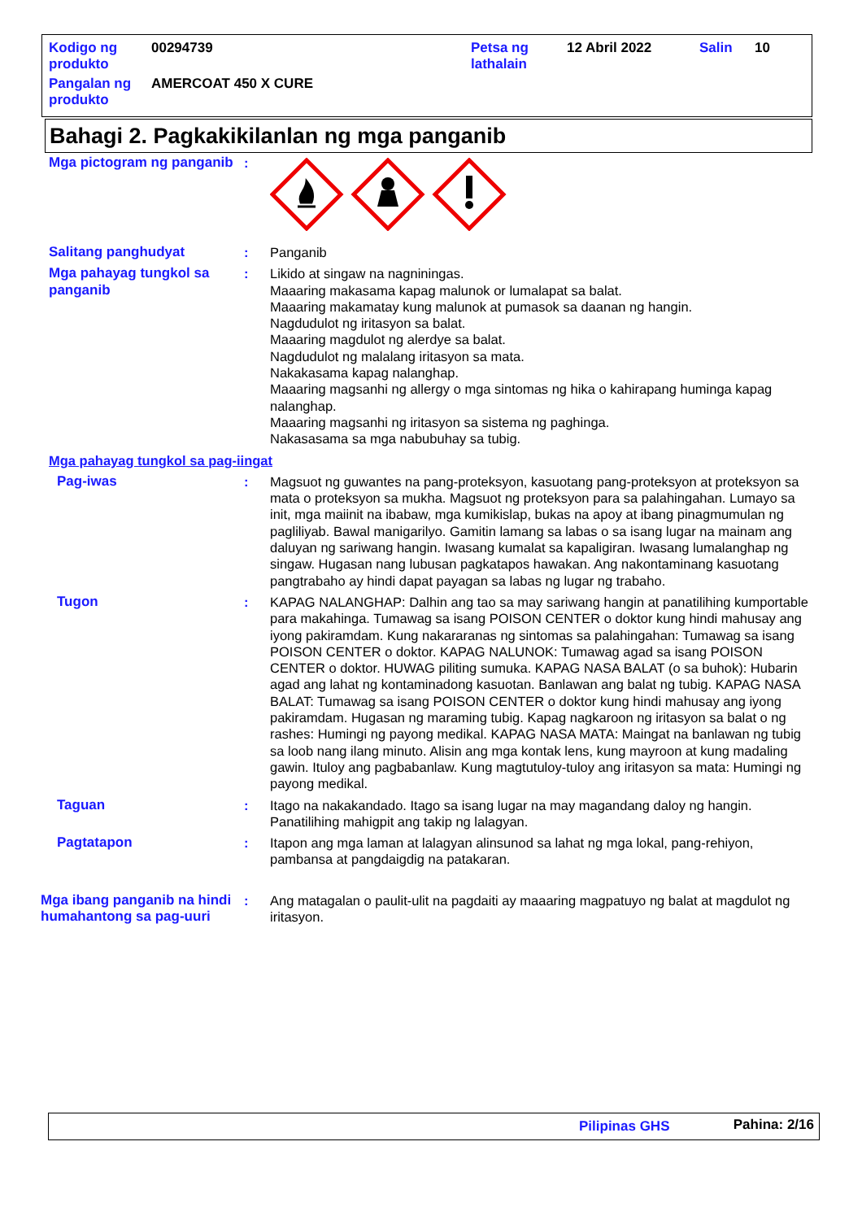| Kodigo ng produkto | 00294739 | Petsa ng lathalain | 12 Abril 2022 | Salin | 10 |
| Pangalan ng produkto | AMERCOAT 450 X CURE | | | | |
Bahagi 2. Pagkakikilanlan ng mga panganib
Mga pictogram ng panganib
:
Salitang panghudyat : Panganib
Mga pahayag tungkol sa panganib
: Likido at singaw na nagniningas.
Maaaring makasama kapag malunok or lumalapat sa balat.
Maaaring makamatay kung malunok at pumasok sa daanan ng hangin.
Nagdudulot ng iritasyon sa balat.
Maaaring magdulot ng alerdye sa balat.
Nagdudulot ng malalang iritasyon sa mata.
Nakakasama kapag nalanghap.
Maaaring magsanhi ng allergy o mga sintomas ng hika o kahirapang huminga kapag nalanghap.
Maaaring magsanhi ng iritasyon sa sistema ng paghinga.
Nakasasama sa mga nabubuhay sa tubig.
Mga pahayag tungkol sa pag-iingat
Pag-iwas : Magsuot ng guwantes na pang-proteksyon, kasuotang pang-proteksyon at proteksyon sa mata o proteksyon sa mukha. Magsuot ng proteksyon para sa palahingahan. Lumayo sa init, mga maiinit na ibabaw, mga kumikislap, bukas na apoy at ibang pinagmumulan ng pagliliyab. Bawal manigarilyo. Gamitin lamang sa labas o sa isang lugar na mainam ang daluyan ng sariwang hangin. Iwasang kumalat sa kapaligiran. Iwasang lumalanghap ng singaw. Hugasan nang lubusan pagkatapos hawakan. Ang nakontaminang kasuotang pangtrabaho ay hindi dapat payagan sa labas ng lugar ng trabaho.
Tugon : KAPAG NALANGHAP: Dalhin ang tao sa may sariwang hangin at panatilihing kumportable para makahinga. Tumawag sa isang POISON CENTER o doktor kung hindi mahusay ang iyong pakiramdam. Kung nakararanas ng sintomas sa palahingahan: Tumawag sa isang POISON CENTER o doktor. KAPAG NALUNOK: Tumawag agad sa isang POISON CENTER o doktor. HUWAG piliting sumuka. KAPAG NASA BALAT (o sa buhok): Hubarin agad ang lahat ng kontaminadong kasuotan. Banlawan ang balat ng tubig. KAPAG NASA BALAT: Tumawag sa isang POISON CENTER o doktor kung hindi mahusay ang iyong pakiramdam. Hugasan ng maraming tubig. Kapag nagkaroon ng iritasyon sa balat o ng rashes: Humingi ng payong medikal. KAPAG NASA MATA: Maingat na banlawan ng tubig sa loob nang ilang minuto. Alisin ang mga kontak lens, kung mayroon at kung madaling gawin. Ituloy ang pagbabanlaw. Kung magtutuloy-tuloy ang iritasyon sa mata: Humingi ng payong medikal.
Taguan : Itago na nakakandado. Itago sa isang lugar na may magandang daloy ng hangin. Panatilihing mahigpit ang takip ng lalagyan.
Pagtatapon : Itapon ang mga laman at lalagyan alinsunod sa lahat ng mga lokal, pang-rehiyon, pambansa at pangdaigdig na patakaran.
Mga ibang panganib na hindi humahantong sa pag-uuri
: Ang matagalan o paulit-ulit na pagdaiti ay maaaring magpatuyo ng balat at magdulot ng iritasyon.
Pilipinas GHS Pahina: 2/16